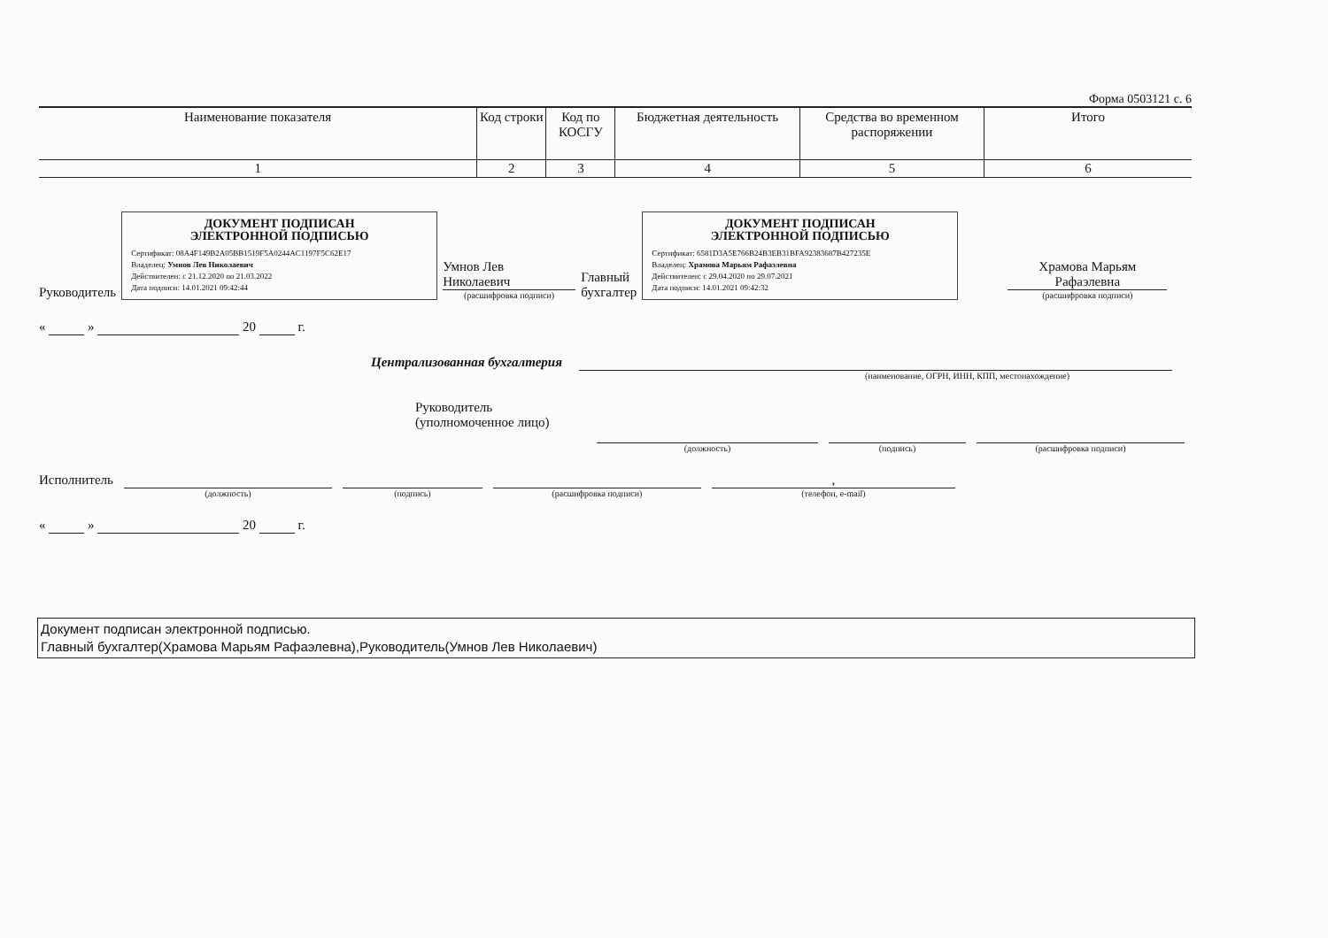Форма 0503121 с. 6
| Наименование показателя | Код строки | Код по КОСГУ | Бюджетная деятельность | Средства во временном распоряжении | Итого |
| --- | --- | --- | --- | --- | --- |
| 1 | 2 | 3 | 4 | 5 | 6 |
Руководитель
ДОКУМЕНТ ПОДПИСАН
ЭЛЕКТРОННОЙ ПОДПИСЬЮ
Сертификат: 08A4F149B2A05BB1519F5A0244AC1197F5C62E17
Владелец: Умнов Лев Николаевич
Действителен: с 21.12.2020 по 21.03.2022
Дата подписи: 14.01.2021 09:42:44
Умнов Лев
Николаевич
(расшифровка подписи)
Главный
бухгалтер
ДОКУМЕНТ ПОДПИСАН
ЭЛЕКТРОННОЙ ПОДПИСЬЮ
Сертификат: 6581D3A5E766B24B3EB31BFA92383687B427235E
Владелец: Храмова Марьям Рафаэлевна
Действителен: с 29.04.2020 по 29.07.2021
Дата подписи: 14.01.2021 09:42:32
Храмова Марьям
Рафаэлевна
(расшифровка подписи)
« » 20 г.
Централизованная бухгалтерия
(наименование, ОГРН, ИНН, КПП, местонахождение)
Руководитель
(уполномоченное лицо)
(должность) (подпись) (расшифровка подписи)
Исполнитель
(должность) (подпись) (расшифровка подписи)
,
(телефон, e-mail)
« » 20 г.
Документ подписан электронной подписью.
Главный бухгалтер(Храмова Марьям Рафаэлевна),Руководитель(Умнов Лев Николаевич)